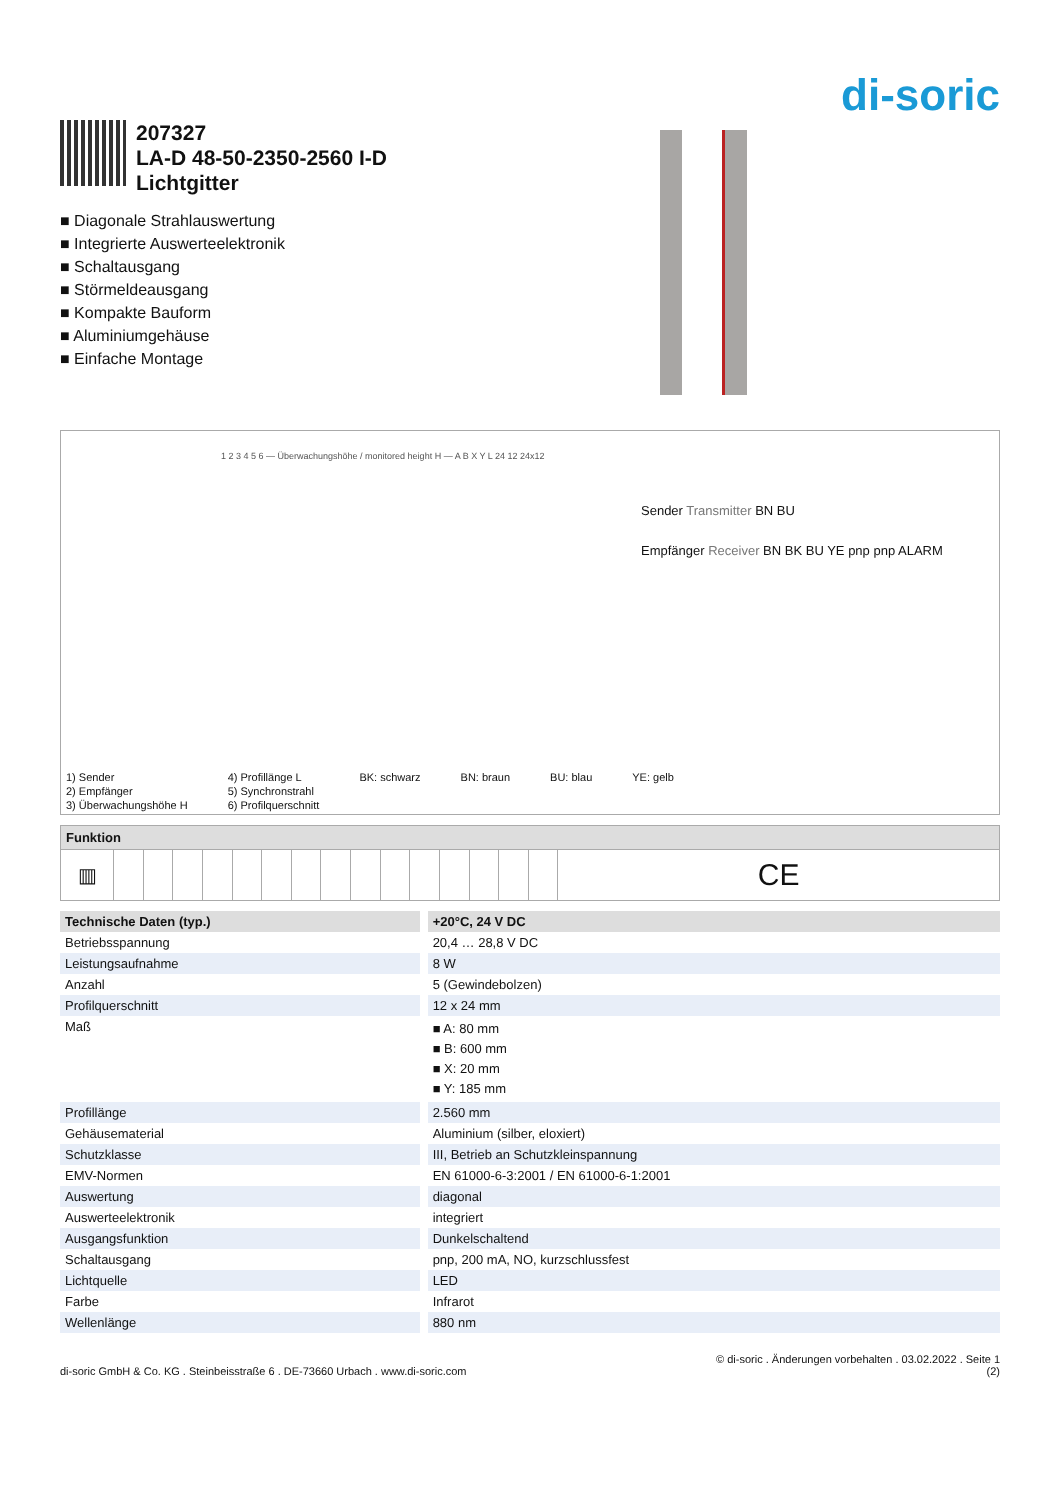di-soric
207327
LA-D 48-50-2350-2560 I-D
Lichtgitter
■ Diagonale Strahlauswertung
■ Integrierte Auswerteelektronik
■ Schaltausgang
■ Störmeldeausgang
■ Kompakte Bauform
■ Aluminiumgehäuse
■ Einfache Montage
1 2 3 4 5 6 — Überwachungshöhe / monitored height H — A B X Y L 24 12 24x12
Sender Transmitter BN BU
Empfänger Receiver BN BK BU YE pnp pnp ALARM
1) Sender
2) Empfänger
3) Überwachungshöhe H
4) Profillänge L
5) Synchronstrahl
6) Profilquerschnitt
BK: schwarz BN: braun BU: blau YE: gelb
| Funktion | | | | | | | | | | | | | | | | |
| --- | --- | --- | --- | --- | --- | --- | --- | --- | --- | --- | --- | --- | --- | --- | --- | --- |
| ▥ | | | | | | | | | | | | | | | | CE |
| Technische Daten (typ.) | | +20°C, 24 V DC |
| Betriebsspannung | | 20,4 … 28,8 V DC |
| Leistungsaufnahme | | 8 W |
| Anzahl | | 5 (Gewindebolzen) |
| Profilquerschnitt | | 12 x 24 mm |
| Maß | | ■ A: 80 mm ■ B: 600 mm ■ X: 20 mm ■ Y: 185 mm |
| Profillänge | | 2.560 mm |
| Gehäusematerial | | Aluminium (silber, eloxiert) |
| Schutzklasse | | III, Betrieb an Schutzkleinspannung |
| EMV-Normen | | EN 61000-6-3:2001 / EN 61000-6-1:2001 |
| Auswertung | | diagonal |
| Auswerteelektronik | | integriert |
| Ausgangsfunktion | | Dunkelschaltend |
| Schaltausgang | | pnp, 200 mA, NO, kurzschlussfest |
| Lichtquelle | | LED |
| Farbe | | Infrarot |
| Wellenlänge | | 880 nm |
di-soric GmbH & Co. KG . Steinbeisstraße 6 . DE-73660 Urbach . www.di-soric.com
© di-soric . Änderungen vorbehalten . 03.02.2022 . Seite 1
(2)